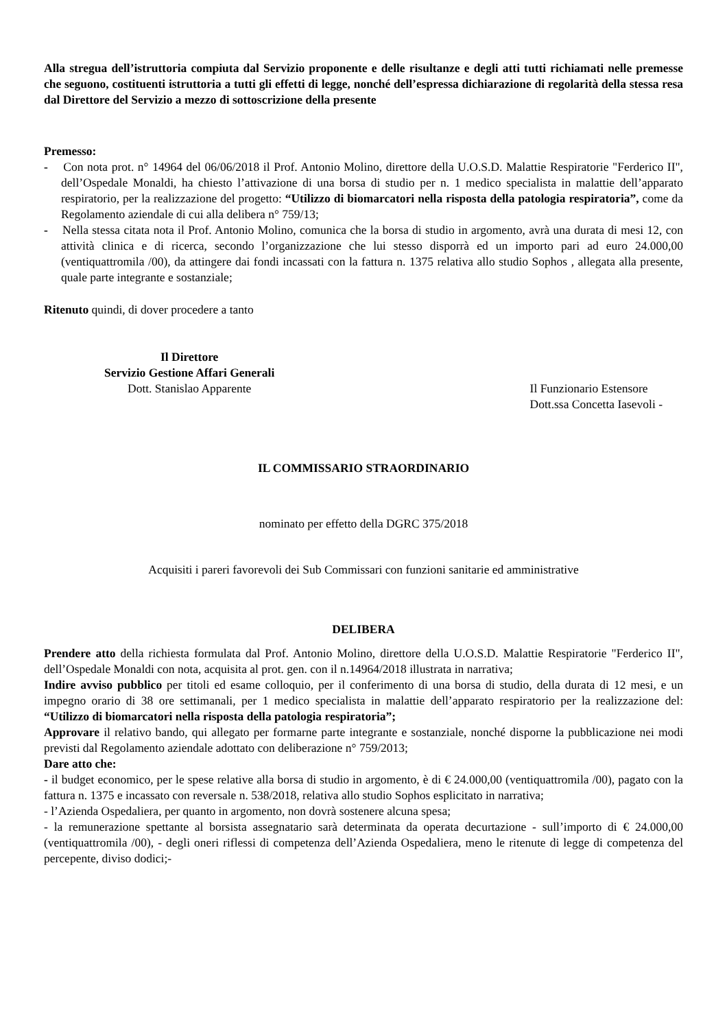Alla stregua dell’istruttoria compiuta dal Servizio proponente e delle risultanze e degli atti tutti richiamati nelle premesse che seguono, costituenti istruttoria a tutti gli effetti di legge, nonché dell’espressa dichiarazione di regolarità della stessa resa dal Direttore del Servizio a mezzo di sottoscrizione della presente
Premesso:
- Con nota prot. n° 14964 del 06/06/2018 il Prof. Antonio Molino, direttore della U.O.S.D. Malattie Respiratorie "Ferderico II", dell’Ospedale Monaldi, ha chiesto l’attivazione di una borsa di studio per n. 1 medico specialista in malattie dell’apparato respiratorio, per la realizzazione del progetto: “Utilizzo di biomarcatori nella risposta della patologia respiratoria”, come da Regolamento aziendale di cui alla delibera n° 759/13;
- Nella stessa citata nota il Prof. Antonio Molino, comunica che la borsa di studio in argomento, avrà una durata di mesi 12, con attività clinica e di ricerca, secondo l’organizzazione che lui stesso disporrà ed un importo pari ad euro 24.000,00 (ventiquattromila /00), da attingere dai fondi incassati con la fattura n. 1375 relativa allo studio Sophos , allegata alla presente, quale parte integrante e sostanziale;
Ritenuto quindi, di dover procedere a tanto
Il Direttore
Servizio Gestione Affari Generali
Dott. Stanislao Apparente
Il Funzionario Estensore
Dott.ssa Concetta Iasevoli -
IL COMMISSARIO STRAORDINARIO
nominato per effetto della DGRC 375/2018
Acquisiti i pareri favorevoli dei Sub Commissari con funzioni sanitarie ed amministrative
DELIBERA
Prendere atto della richiesta formulata dal Prof. Antonio Molino, direttore della U.O.S.D. Malattie Respiratorie "Ferderico II", dell’Ospedale Monaldi con nota, acquisita al prot. gen. con il n.14964/2018 illustrata in narrativa;
Indire avviso pubblico per titoli ed esame colloquio, per il conferimento di una borsa di studio, della durata di 12 mesi, e un impegno orario di 38 ore settimanali, per 1 medico specialista in malattie dell’apparato respiratorio per la realizzazione del: “Utilizzo di biomarcatori nella risposta della patologia respiratoria”;
Approvare il relativo bando, qui allegato per formarne parte integrante e sostanziale, nonché disporne la pubblicazione nei modi previsti dal Regolamento aziendale adottato con deliberazione n° 759/2013;
Dare atto che:
- il budget economico, per le spese relative alla borsa di studio in argomento, è di € 24.000,00 (ventiquattromila /00), pagato con la fattura n. 1375 e incassato con reversale n. 538/2018, relativa allo studio Sophos esplicitato in narrativa;
- l’Azienda Ospedaliera, per quanto in argomento, non dovrà sostenere alcuna spesa;
- la remunerazione spettante al borsista assegnatario sarà determinata da operata decurtazione - sull’importo di € 24.000,00 (ventiquattromila /00), - degli oneri riflessi di competenza dell’Azienda Ospedaliera, meno le ritenute di legge di competenza del percepente, diviso dodici;-